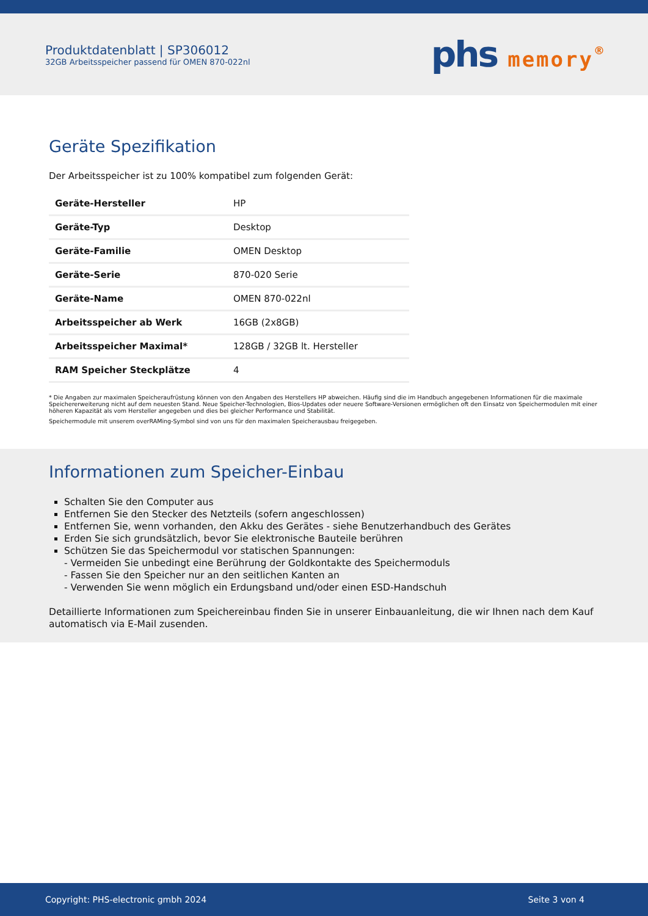Produktdatenblatt | SP306012
32GB Arbeitsspeicher passend für OMEN 870-022nl
phs memory<sup>®</sup>
Geräte Spezifikation
Der Arbeitsspeicher ist zu 100% kompatibel zum folgenden Gerät:
| Geräte-Hersteller | HP |
| Geräte-Typ | Desktop |
| Geräte-Familie | OMEN Desktop |
| Geräte-Serie | 870-020 Serie |
| Geräte-Name | OMEN 870-022nl |
| Arbeitsspeicher ab Werk | 16GB (2x8GB) |
| Arbeitsspeicher Maximal* | 128GB / 32GB lt. Hersteller |
| RAM Speicher Steckplätze | 4 |
* Die Angaben zur maximalen Speicheraufrüstung können von den Angaben des Herstellers HP abweichen. Häufig sind die im Handbuch angegebenen Informationen für die maximale Speichererweiterung nicht auf dem neuesten Stand. Neue Speicher-Technologien, Bios-Updates oder neuere Software-Versionen ermöglichen oft den Einsatz von Speichermodulen mit einer höheren Kapazität als vom Hersteller angegeben und dies bei gleicher Performance und Stabilität.
Speichermodule mit unserem overRAMing-Symbol sind von uns für den maximalen Speicherausbau freigegeben.
Informationen zum Speicher-Einbau
Schalten Sie den Computer aus
Entfernen Sie den Stecker des Netzteils (sofern angeschlossen)
Entfernen Sie, wenn vorhanden, den Akku des Gerätes - siehe Benutzerhandbuch des Gerätes
Erden Sie sich grundsätzlich, bevor Sie elektronische Bauteile berühren
Schützen Sie das Speichermodul vor statischen Spannungen:
- Vermeiden Sie unbedingt eine Berührung der Goldkontakte des Speichermoduls
- Fassen Sie den Speicher nur an den seitlichen Kanten an
- Verwenden Sie wenn möglich ein Erdungsband und/oder einen ESD-Handschuh
Detaillierte Informationen zum Speichereinbau finden Sie in unserer Einbauanleitung, die wir Ihnen nach dem Kauf automatisch via E-Mail zusenden.
Copyright: PHS-electronic gmbh 2024 Seite 3 von 4